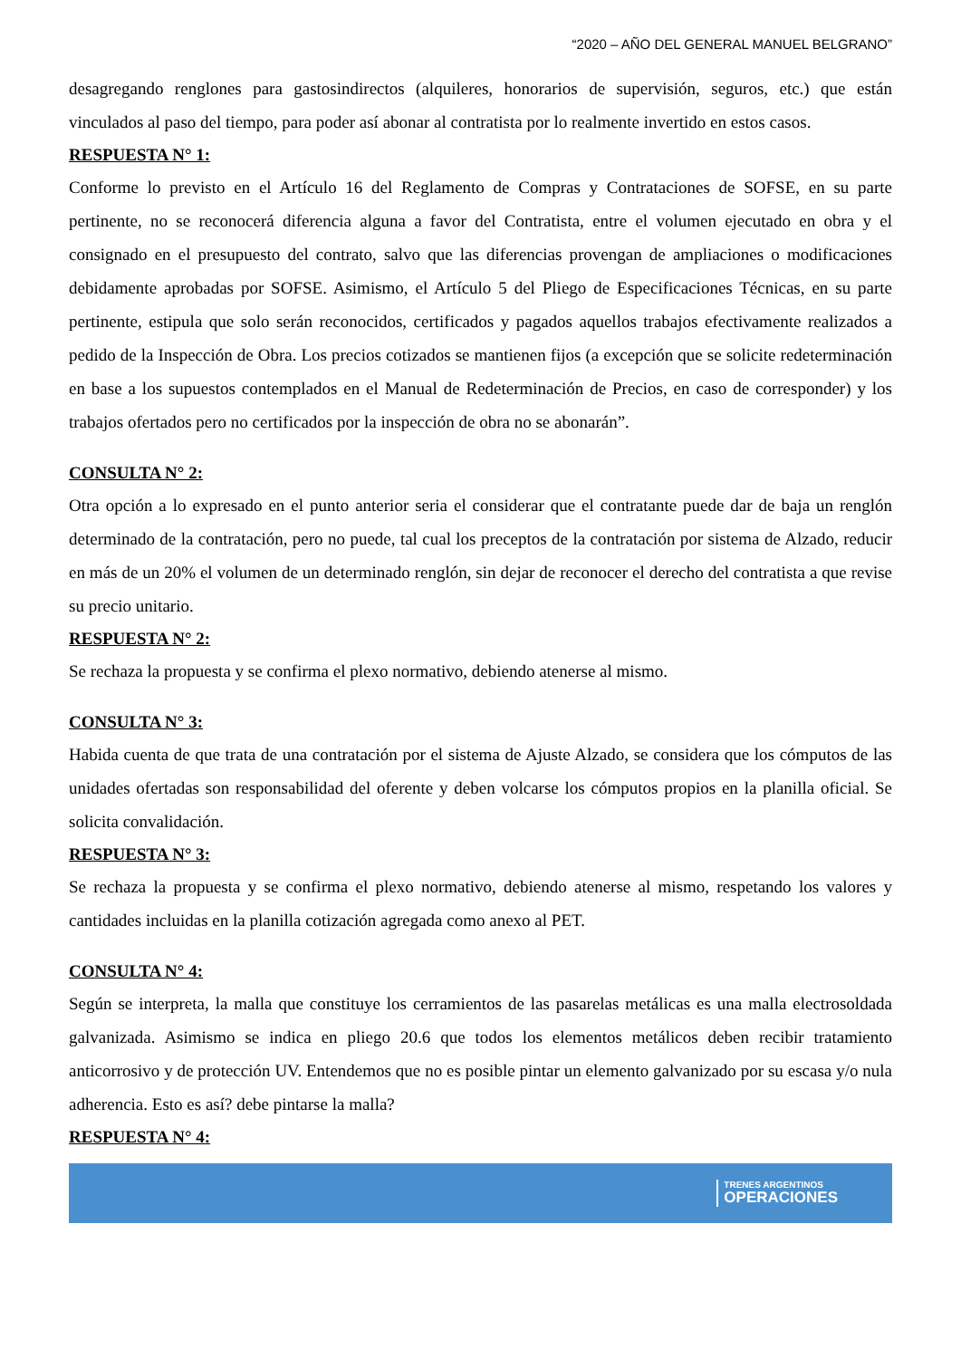“2020 – AÑO DEL GENERAL MANUEL BELGRANO”
desagregando renglones para gastosindirectos (alquileres, honorarios de supervisión, seguros, etc.) que están vinculados al paso del tiempo, para poder así abonar al contratista por lo realmente invertido en estos casos.
RESPUESTA N° 1:
Conforme lo previsto en el Artículo 16 del Reglamento de Compras y Contrataciones de SOFSE, en su parte pertinente, no se reconocerá diferencia alguna a favor del Contratista, entre el volumen ejecutado en obra y el consignado en el presupuesto del contrato, salvo que las diferencias provengan de ampliaciones o modificaciones debidamente aprobadas por SOFSE. Asimismo, el Artículo 5 del Pliego de Especificaciones Técnicas, en su parte pertinente, estipula que solo serán reconocidos, certificados y pagados aquellos trabajos efectivamente realizados a pedido de la Inspección de Obra. Los precios cotizados se mantienen fijos (a excepción que se solicite redeterminación en base a los supuestos contemplados en el Manual de Redeterminación de Precios, en caso de corresponder) y los trabajos ofertados pero no certificados por la inspección de obra no se abonarán”.
CONSULTA N° 2:
Otra opción a lo expresado en el punto anterior seria el considerar que el contratante puede dar de baja un renglón determinado de la contratación, pero no puede, tal cual los preceptos de la contratación por sistema de Alzado, reducir en más de un 20% el volumen de un determinado renglón, sin dejar de reconocer el derecho del contratista a que revise su precio unitario.
RESPUESTA N° 2:
Se rechaza la propuesta y se confirma el plexo normativo, debiendo atenerse al mismo.
CONSULTA N° 3:
Habida cuenta de que trata de una contratación por el sistema de Ajuste Alzado, se considera que los cómputos de las unidades ofertadas son responsabilidad del oferente y deben volcarse los cómputos propios en la planilla oficial. Se solicita convalidación.
RESPUESTA N° 3:
Se rechaza la propuesta y se confirma el plexo normativo, debiendo atenerse al mismo, respetando los valores y cantidades incluidas en la planilla cotización agregada como anexo al PET.
CONSULTA N° 4:
Según se interpreta, la malla que constituye los cerramientos de las pasarelas metálicas es una malla electrosoldada galvanizada. Asimismo se indica en pliego 20.6 que todos los elementos metálicos deben recibir tratamiento anticorrosivo y de protección UV. Entendemos que no es posible pintar un elemento galvanizado por su escasa y/o nula adherencia. Esto es así? debe pintarse la malla?
RESPUESTA N° 4:
TRENES ARGENTINOS
OPERACIONES